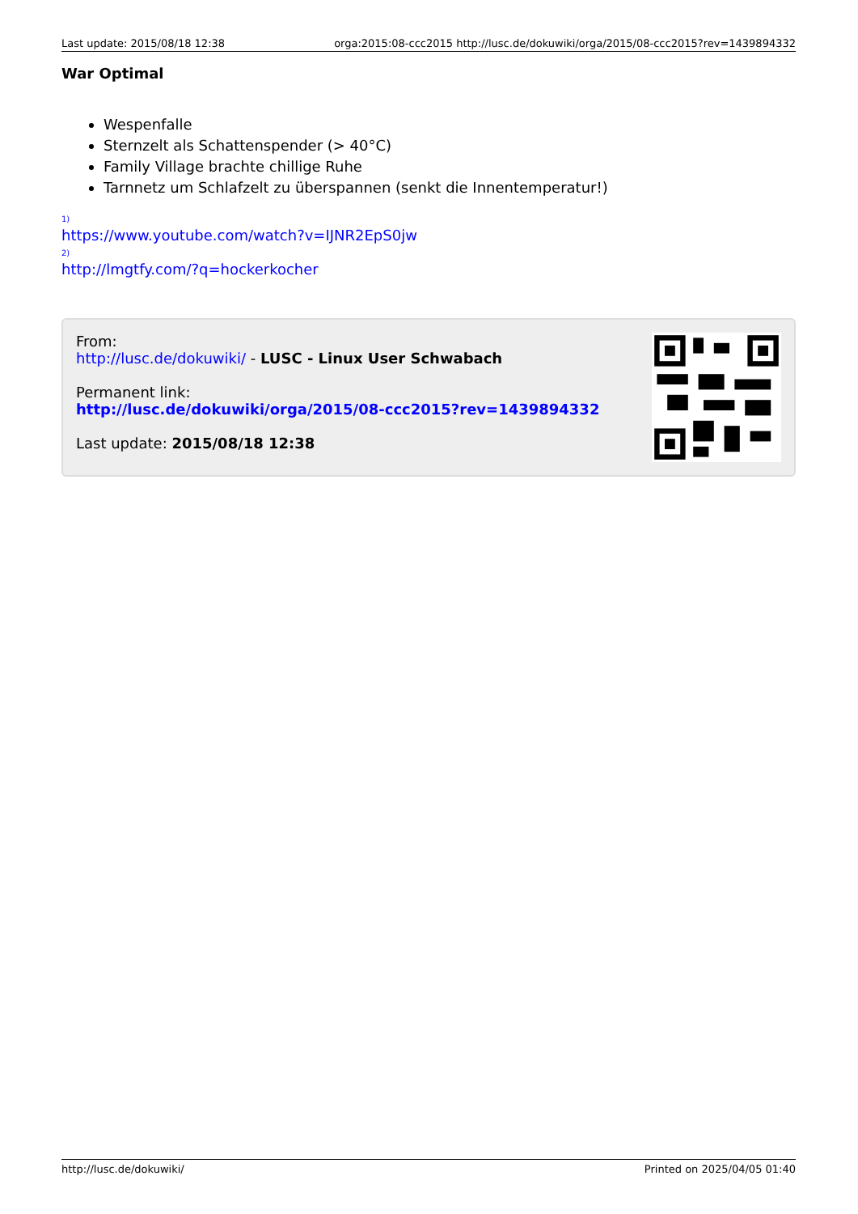Last update: 2015/08/18 12:38 orga:2015:08-ccc2015 http://lusc.de/dokuwiki/orga/2015/08-ccc2015?rev=1439894332
War Optimal
Wespenfalle
Sternzelt als Schattenspender (> 40°C)
Family Village brachte chillige Ruhe
Tarnnetz um Schlafzelt zu überspannen (senkt die Innentemperatur!)
<sup>1)</sup>
https://www.youtube.com/watch?v=IJNR2EpS0jw
<sup>2)</sup>
http://lmgtfy.com/?q=hockerkocher
From:
http://lusc.de/dokuwiki/ - LUSC - Linux User Schwabach
Permanent link:
http://lusc.de/dokuwiki/orga/2015/08-ccc2015?rev=1439894332
Last update: 2015/08/18 12:38
http://lusc.de/dokuwiki/ Printed on 2025/04/05 01:40